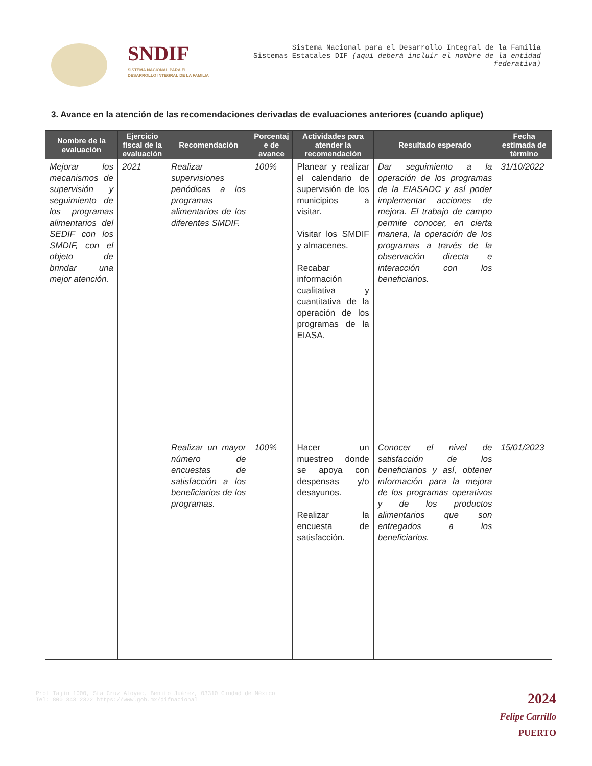SNDIF
SISTEMA NACIONAL PARA EL DESARROLLO INTEGRAL DE LA FAMILIA
Sistema Nacional para el Desarrollo Integral de la Familia
Sistemas Estatales DIF (aquí deberá incluir el nombre de la entidad federativa)
3. Avance en la atención de las recomendaciones derivadas de evaluaciones anteriores (cuando aplique)
| Nombre de la evaluación | Ejercicio fiscal de la evaluación | Recomendación | Porcentaj e de avance | Actividades para atender la recomendación | Resultado esperado | Fecha estimada de término |
| --- | --- | --- | --- | --- | --- | --- |
| Mejorar los mecanismos de supervisión y seguimiento de los programas alimentarios del SEDIF con los SMDIF, con el objeto de brindar una mejor atención. | 2021 | Realizar supervisiones periódicas a los programas alimentarios de los diferentes SMDIF. | 100% | Planear y realizar el calendario de supervisión de los municipios a visitar. Visitar los SMDIF y almacenes. Recabar información cualitativa y cuantitativa de la operación de los programas de la EIASA. | Dar seguimiento a la operación de los programas de la EIASADC y así poder implementar acciones de mejora. El trabajo de campo permite conocer, en cierta manera, la operación de los programas a través de la observación directa e interacción con los beneficiarios. | 31/10/2022 |
| | | Realizar un mayor número de encuestas de satisfacción a los beneficiarios de los programas. | 100% | Hacer un muestreo donde se apoya con despensas y/o desayunos. Realizar la encuesta de satisfacción. | Conocer el nivel de satisfacción de los beneficiarios y así, obtener información para la mejora de los programas operativos y de los productos alimentarios que son entregados a los beneficiarios. | 15/01/2023 |
Prol Tajín 1000, Sta Cruz Atoyac, Benito Juárez, 03310 Ciudad de México
Tel: 800 343 2322 https://www.gob.mx/difnacional
2024
Felipe Carrillo
PUERTO